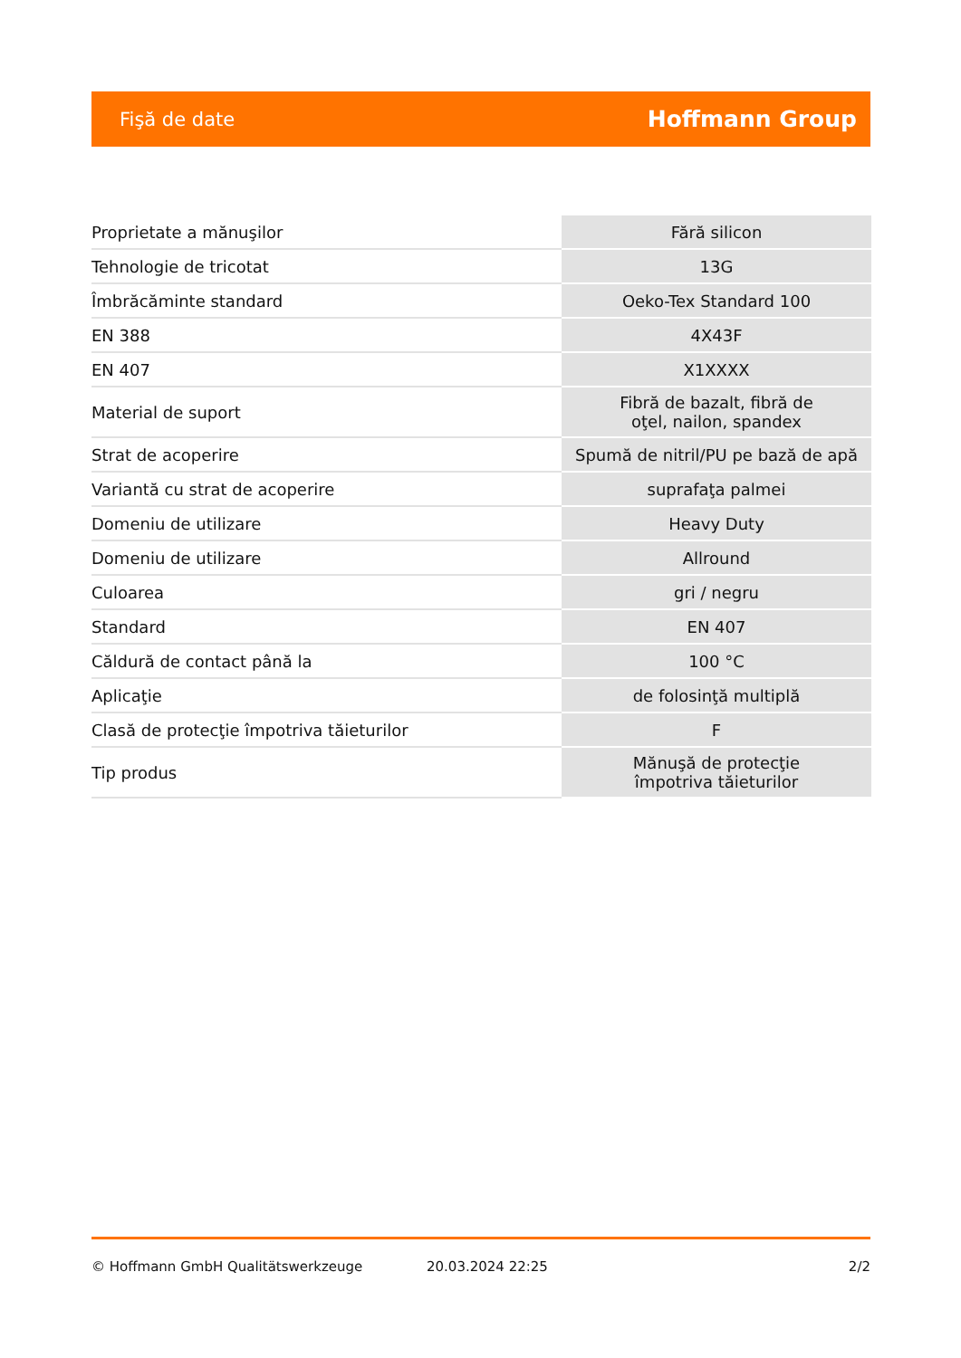Fişă de date Hoffmann Group
| Proprietate a mănuşilor | Fără silicon |
| Tehnologie de tricotat | 13G |
| Îmbrăcăminte standard | Oeko-Tex Standard 100 |
| EN 388 | 4X43F |
| EN 407 | X1XXXX |
| Material de suport | Fibră de bazalt, fibră de oţel, nailon, spandex |
| Strat de acoperire | Spumă de nitril/PU pe bază de apă |
| Variantă cu strat de acoperire | suprafaţa palmei |
| Domeniu de utilizare | Heavy Duty |
| Domeniu de utilizare | Allround |
| Culoarea | gri / negru |
| Standard | EN 407 |
| Căldură de contact până la | 100 °C |
| Aplicaţie | de folosinţă multiplă |
| Clasă de protecţie împotriva tăieturilor | F |
| Tip produs | Mănuşă de protecţie împotriva tăieturilor |
© Hoffmann GmbH Qualitätswerkzeuge 20.03.2024 22:25 2/2